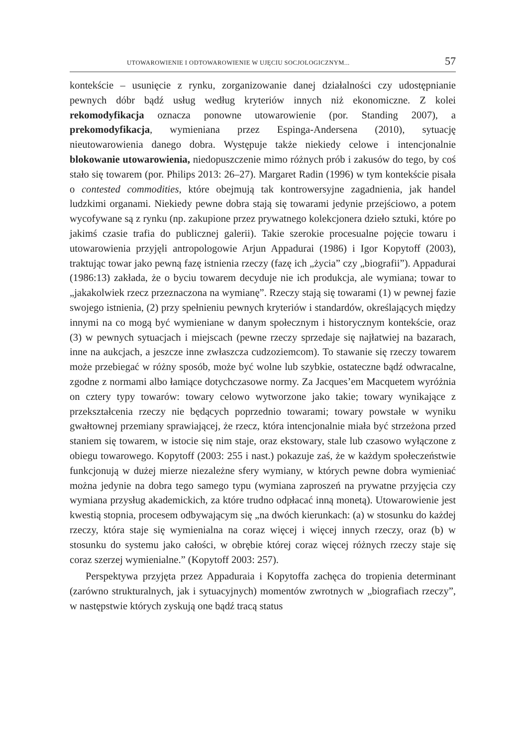UTOWAROWIENIE I ODTOWAROWIENIE W UJĘCIU SOCJOLOGICZNYM... 57
kontekście – usunięcie z rynku, zorganizowanie danej działalności czy udostępnianie pewnych dóbr bądź usług według kryteriów innych niż ekonomiczne. Z kolei rekomodyfikacja oznacza ponowne utowarowienie (por. Standing 2007), a prekomodyfikacja, wymieniana przez Espinga-Andersena (2010), sytuację nieutowarowienia danego dobra. Występuje także niekiedy celowe i intencjonalnie blokowanie utowarowienia, niedopuszczenie mimo różnych prób i zakusów do tego, by coś stało się towarem (por. Philips 2013: 26–27). Margaret Radin (1996) w tym kontekście pisała o contested commodities, które obejmują tak kontrowersyjne zagadnienia, jak handel ludzkimi organami. Niekiedy pewne dobra stają się towarami jedynie przejściowo, a potem wycofywane są z rynku (np. zakupione przez prywatnego kolekcjonera dzieło sztuki, które po jakimś czasie trafia do publicznej galerii). Takie szerokie procesualne pojęcie towaru i utowarowienia przyjęli antropologowie Arjun Appadurai (1986) i Igor Kopytoff (2003), traktując towar jako pewną fazę istnienia rzeczy (fazę ich „życia” czy „biografii”). Appadurai (1986:13) zakłada, że o byciu towarem decyduje nie ich produkcja, ale wymiana; towar to „jakakolwiek rzecz przeznaczona na wymianę”. Rzeczy stają się towarami (1) w pewnej fazie swojego istnienia, (2) przy spełnieniu pewnych kryteriów i standardów, określających między innymi na co mogą być wymieniane w danym społecznym i historycznym kontekście, oraz (3) w pewnych sytuacjach i miejscach (pewne rzeczy sprzedaje się najłatwiej na bazarach, inne na aukcjach, a jeszcze inne zwłaszcza cudzoziemcom). To stawanie się rzeczy towarem może przebiegać w różny sposób, może być wolne lub szybkie, ostateczne bądź odwracalne, zgodne z normami albo łamiące dotychczasowe normy. Za Jacques’em Macquetem wyróżnia on cztery typy towarów: towary celowo wytworzone jako takie; towary wynikające z przekształcenia rzeczy nie będących poprzednio towarami; towary powstałe w wyniku gwałtownej przemiany sprawiającej, że rzecz, która intencjonalnie miała być strzeżona przed staniem się towarem, w istocie się nim staje, oraz ekstowary, stale lub czasowo wyłączone z obiegu towarowego. Kopytoff (2003: 255 i nast.) pokazuje zaś, że w każdym społeczeństwie funkcjonują w dużej mierze niezależne sfery wymiany, w których pewne dobra wymieniać można jedynie na dobra tego samego typu (wymiana zaproszeń na prywatne przyjęcia czy wymiana przysług akademickich, za które trudno odpłacać inną monetą). Utowarowienie jest kwestią stopnia, procesem odbywającym się „na dwóch kierunkach: (a) w stosunku do każdej rzeczy, która staje się wymienialna na coraz więcej i więcej innych rzeczy, oraz (b) w stosunku do systemu jako całości, w obrębie której coraz więcej różnych rzeczy staje się coraz szerzej wymienialne.” (Kopytoff 2003: 257).
Perspektywa przyjęta przez Appaduraia i Kopytoffa zachęca do tropienia determinant (zarówno strukturalnych, jak i sytuacyjnych) momentów zwrotnych w „biografiach rzeczy”, w następstwie których zyskują one bądź tracą status